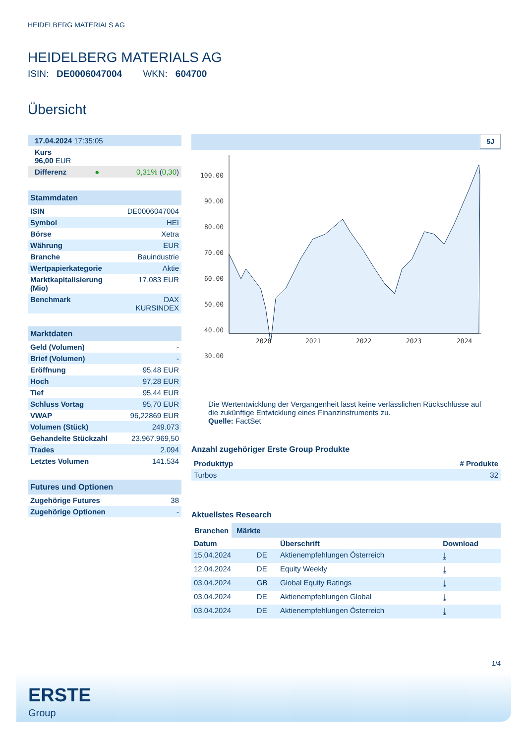HEIDELBERG MATERIALS AG
HEIDELBERG MATERIALS AG
ISIN: DE0006047004 WKN: 604700
Übersicht
| 17.04.2024 17:35:05 | | |
| Kurs 96,00 EUR | | |
| Differenz | ● | 0,31% ( 0,30 ) |
| Stammdaten | |
| --- | --- |
| ISIN | DE0006047004 |
| Symbol | HEI |
| Börse | Xetra |
| Währung | EUR |
| Branche | Bauindustrie |
| Wertpapierkategorie | Aktie |
| Marktkapitalisierung (Mio) | 17.083 EUR |
| Benchmark | DAX KURSINDEX |
| Marktdaten | |
| --- | --- |
| Geld (Volumen) | - |
| Brief (Volumen) | - |
| Eröffnung | 95,48 EUR |
| Hoch | 97,28 EUR |
| Tief | 95,44 EUR |
| Schluss Vortag | 95,70 EUR |
| VWAP | 96,22869 EUR |
| Volumen (Stück) | 249.073 |
| Gehandelte Stückzahl | 23.967.969,50 |
| Trades | 2.094 |
| Letztes Volumen | 141.534 |
| Futures und Optionen | |
| --- | --- |
| Zugehörige Futures | 38 |
| Zugehörige Optionen | - |
5J
100.00
90.00
80.00
70.00
60.00
50.00
40.00
30.00
2020
2021
2022
2023
2024
Die Wertentwicklung der Vergangenheit lässt keine verlässlichen Rückschlüsse auf die zukünftige Entwicklung eines Finanzinstruments zu.
Quelle: FactSet
Anzahl zugehöriger Erste Group Produkte
| Produkttyp | # Produkte |
| --- | --- |
| Turbos | 32 |
Aktuellstes Research
Branchen Märkte
| Datum | | Überschrift | Download |
| --- | --- | --- | --- |
| 15.04.2024 | DE | Aktienempfehlungen Österreich | ⤓ |
| 12.04.2024 | DE | Equity Weekly | ⤓ |
| 03.04.2024 | GB | Global Equity Ratings | ⤓ |
| 03.04.2024 | DE | Aktienempfehlungen Global | ⤓ |
| 03.04.2024 | DE | Aktienempfehlungen Österreich | ⤓ |
1/4
ERSTE
Group